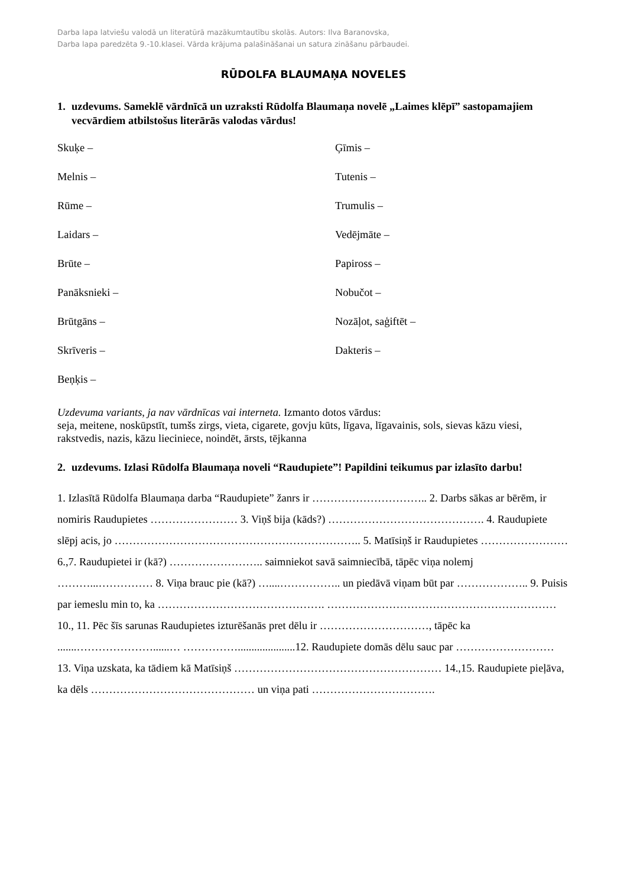Darba lapa latviešu valodā un literatūrā mazākumtautību skolās. Autors: Ilva Baranovska,
Darba lapa paredzēta 9.-10.klasei. Vārda krājuma palašināšanai un satura zināšanu pārbaudei.
RŪDOLFA BLAUMAŅA NOVELES
1. uzdevums. Sameklē vārdnīcā un uzraksti Rūdolfa Blaumaņa novelē „Laimes klēpī” sastopamajiem vecvārdiem atbilstošus literārās valodas vārdus!
Skuķe –
Ģīmis –
Melnis –
Tutenis –
Rūme –
Trumulis –
Laidars –
Vedējmāte –
Brūte –
Papiross –
Panāksnieki –
Nobučot –
Brūtgāns –
Nozāļot, saģiftēt –
Skrīveris –
Dakteris –
Beņķis –
Uzdevuma variants, ja nav vārdnīcas vai interneta. Izmanto dotos vārdus:
seja, meitene, noskūpstīt, tumšs zirgs, vieta, cigarete, govju kūts, līgava, līgavainis, sols, sievas kāzu viesi, rakstvedis, nazis, kāzu lieciniece, noindēt, ārsts, tējkanna
2. uzdevums. Izlasi Rūdolfa Blaumaņa noveli “Raudupiete”! Papildini teikumus par izlasīto darbu!
1. Izlasītā Rūdolfa Blaumaņa darba “Raudupiete” žanrs ir ………………………….. 2. Darbs sākas ar bērēm, ir nomiris Raudupietes …………………… 3. Viņš bija (kāds?) ……………………………………. 4. Raudupiete slēpj acis, jo ………………………………………………………….. 5. Matīsiņš ir Raudupietes …………………… 6.,7. Raudupietei ir (kā?) …………………….. saimniekot savā saimniecībā, tāpēc viņa nolemj ………...…………… 8. Viņa brauc pie (kā?) …....…………….. un piedāvā viņam būt par ……………….. 9. Puisis par iemeslu min to, ka ………………………………………. ……………………………………………………… 10., 11. Pēc šīs sarunas Raudupietes izturēšanās pret dēlu ir …………………………, tāpēc ka .......…………………......… …………….....................12. Raudupiete domās dēlu sauc par ……………………… 13. Viņa uzskata, ka tādiem kā Matīsiņš ………………………………………………… 14.,15. Raudupiete pieļāva, ka dēls ……………………………………… un viņa pati …………………………….